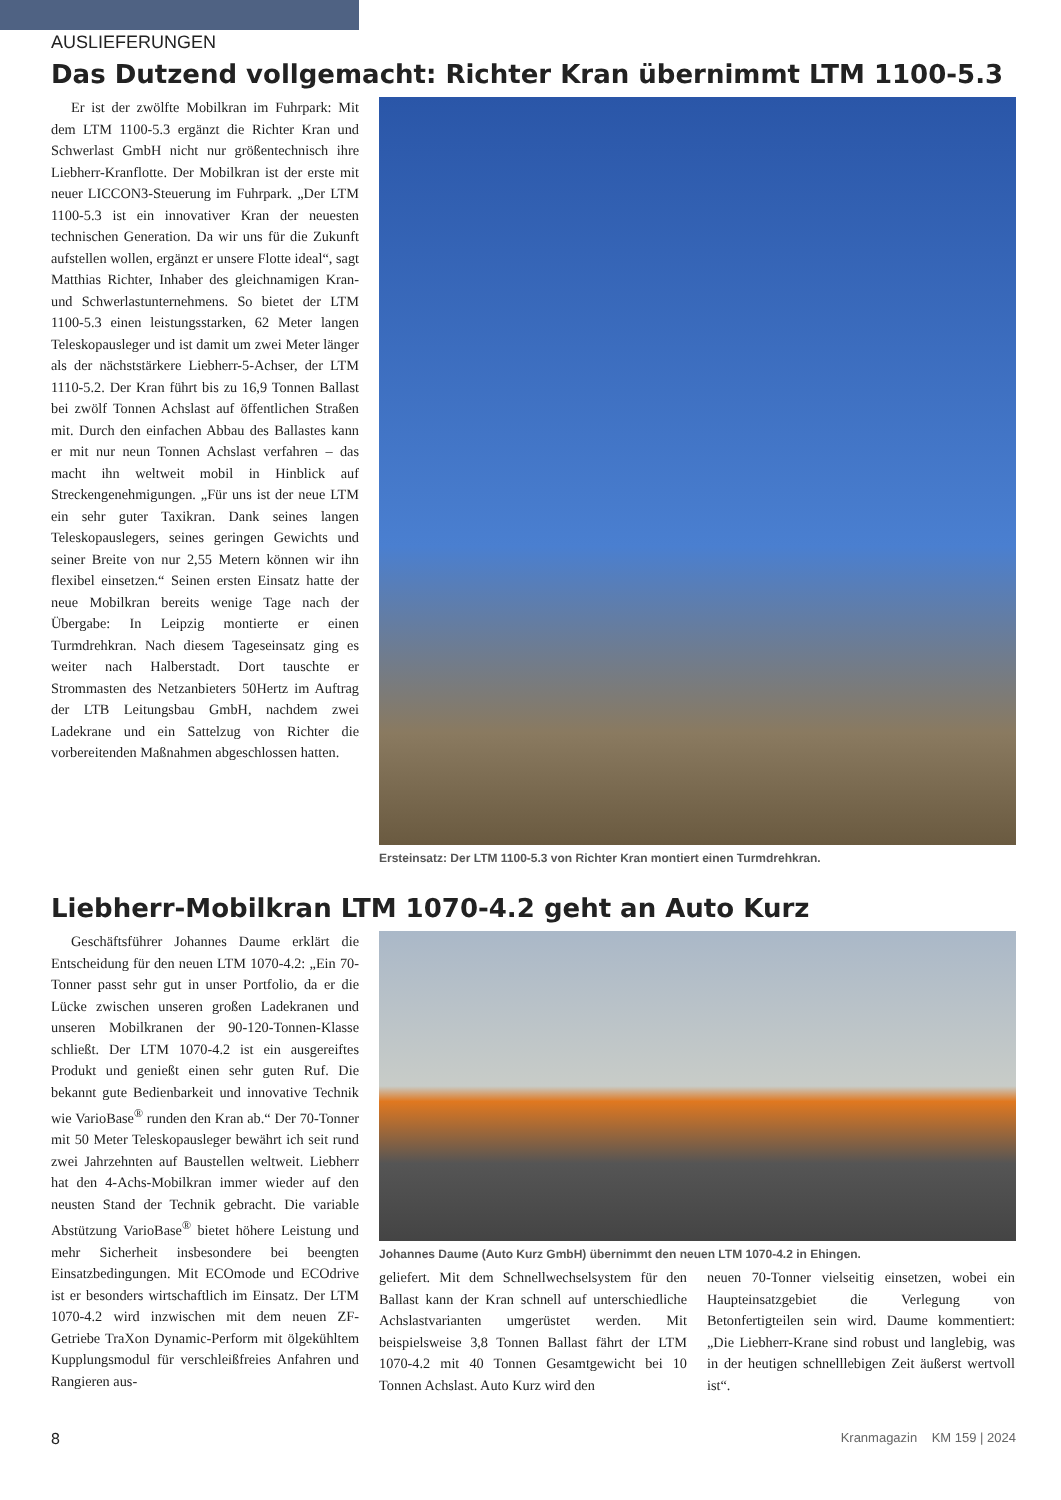AUSLIEFERUNGEN
Das Dutzend vollgemacht: Richter Kran übernimmt LTM 1100-5.3
Er ist der zwölfte Mobilkran im Fuhrpark: Mit dem LTM 1100-5.3 ergänzt die Richter Kran und Schwerlast GmbH nicht nur größentechnisch ihre Liebherr-Kranflotte. Der Mobilkran ist der erste mit neuer LICCON3-Steuerung im Fuhrpark. „Der LTM 1100-5.3 ist ein innovativer Kran der neuesten technischen Generation. Da wir uns für die Zukunft aufstellen wollen, ergänzt er unsere Flotte ideal“, sagt Matthias Richter, Inhaber des gleichnamigen Kran- und Schwerlastunternehmens. So bietet der LTM 1100-5.3 einen leistungsstarken, 62 Meter langen Teleskopausleger und ist damit um zwei Meter länger als der nächststärkere Liebherr-5-Achser, der LTM 1110-5.2. Der Kran führt bis zu 16,9 Tonnen Ballast bei zwölf Tonnen Achslast auf öffentlichen Straßen mit. Durch den einfachen Abbau des Ballastes kann er mit nur neun Tonnen Achslast verfahren – das macht ihn weltweit mobil in Hinblick auf Streckengenehmigungen. „Für uns ist der neue LTM ein sehr guter Taxikran. Dank seines langen Teleskopauslegers, seines geringen Gewichts und seiner Breite von nur 2,55 Metern können wir ihn flexibel einsetzen.“ Seinen ersten Einsatz hatte der neue Mobilkran bereits wenige Tage nach der Übergabe: In Leipzig montierte er einen Turmdrehkran. Nach diesem Tageseinsatz ging es weiter nach Halberstadt. Dort tauschte er Strommasten des Netzanbieters 50Hertz im Auftrag der LTB Leitungsbau GmbH, nachdem zwei Ladekrane und ein Sattelzug von Richter die vorbereitenden Maßnahmen abgeschlossen hatten.
Ersteinsatz: Der LTM 1100-5.3 von Richter Kran montiert einen Turmdrehkran.
Liebherr-Mobilkran LTM 1070-4.2 geht an Auto Kurz
Geschäftsführer Johannes Daume erklärt die Entscheidung für den neuen LTM 1070-4.2: „Ein 70-Tonner passt sehr gut in unser Portfolio, da er die Lücke zwischen unseren großen Ladekranen und unseren Mobilkranen der 90-120-Tonnen-Klasse schließt. Der LTM 1070-4.2 ist ein ausgereiftes Produkt und genießt einen sehr guten Ruf. Die bekannt gute Bedienbarkeit und innovative Technik wie VarioBase<sup>®</sup> runden den Kran ab.“ Der 70-Tonner mit 50 Meter Teleskopausleger bewährt ich seit rund zwei Jahrzehnten auf Baustellen weltweit. Liebherr hat den 4-Achs-Mobilkran immer wieder auf den neusten Stand der Technik gebracht. Die variable Abstützung VarioBase<sup>®</sup> bietet höhere Leistung und mehr Sicherheit insbesondere bei beengten Einsatzbedingungen. Mit ECOmode und ECOdrive ist er besonders wirtschaftlich im Einsatz. Der LTM 1070-4.2 wird inzwischen mit dem neuen ZF-Getriebe TraXon Dynamic-Perform mit ölgekühltem Kupplungsmodul für verschleißfreies Anfahren und Rangieren aus-
Johannes Daume (Auto Kurz GmbH) übernimmt den neuen LTM 1070-4.2 in Ehingen.
geliefert. Mit dem Schnellwechselsystem für den Ballast kann der Kran schnell auf unterschiedliche Achslastvarianten umgerüstet werden. Mit beispielsweise 3,8 Tonnen Ballast fährt der LTM 1070-4.2 mit 40 Tonnen Gesamtgewicht bei 10 Tonnen Achslast. Auto Kurz wird den
neuen 70-Tonner vielseitig einsetzen, wobei ein Haupteinsatzgebiet die Verlegung von Betonfertigteilen sein wird. Daume kommentiert: „Die Liebherr-Krane sind robust und langlebig, was in der heutigen schnelllebigen Zeit äußerst wertvoll ist“.
8 Kranmagazin KM 159 | 2024